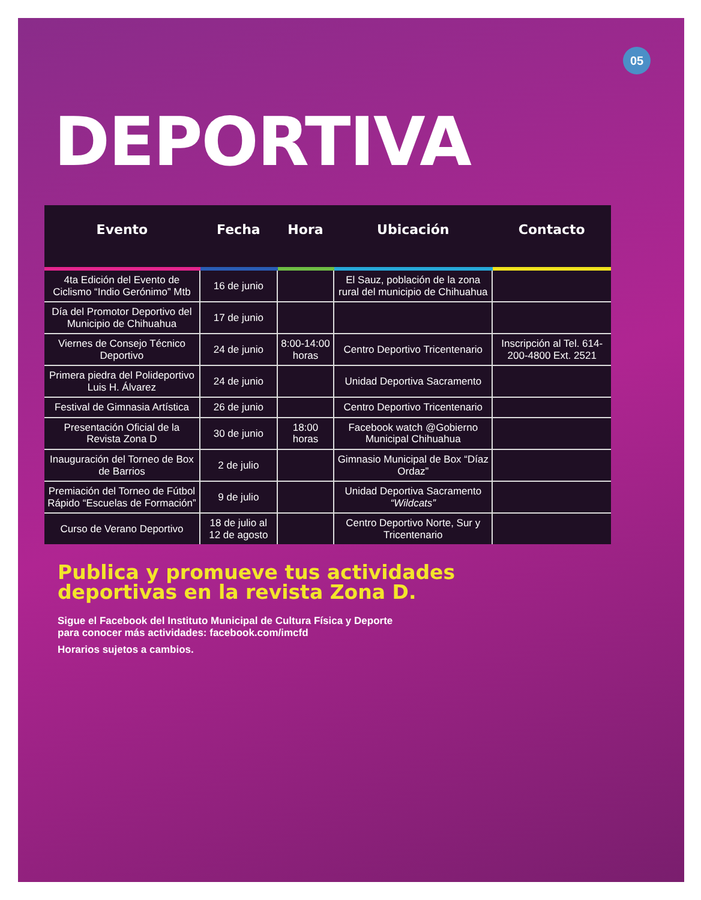05
DEPORTIVA
| Evento | Fecha | Hora | Ubicación | Contacto |
| --- | --- | --- | --- | --- |
| 4ta Edición del Evento de Ciclismo “Indio Gerónimo” Mtb | 16 de junio | | El Sauz, población de la zona rural del municipio de Chihuahua | |
| Día del Promotor Deportivo del Municipio de Chihuahua | 17 de junio | | | |
| Viernes de Consejo Técnico Deportivo | 24 de junio | 8:00-14:00 horas | Centro Deportivo Tricentenario | Inscripción al Tel. 614-200-4800 Ext. 2521 |
| Primera piedra del Polideportivo Luis H. Álvarez | 24 de junio | | Unidad Deportiva Sacramento | |
| Festival de Gimnasia Artística | 26 de junio | | Centro Deportivo Tricentenario | |
| Presentación Oficial de la Revista Zona D | 30 de junio | 18:00 horas | Facebook watch @Gobierno Municipal Chihuahua | |
| Inauguración del Torneo de Box de Barrios | 2 de julio | | Gimnasio Municipal de Box “Díaz Ordaz” | |
| Premiación del Torneo de Fútbol Rápido “Escuelas de Formación” | 9 de julio | | Unidad Deportiva Sacramento “Wildcats” | |
| Curso de Verano Deportivo | 18 de julio al 12 de agosto | | Centro Deportivo Norte, Sur y Tricentenario | |
Publica y promueve tus actividades
deportivas en la revista Zona D.
Sigue el Facebook del Instituto Municipal de Cultura Física y Deporte
para conocer más actividades: facebook.com/imcfd
Horarios sujetos a cambios.